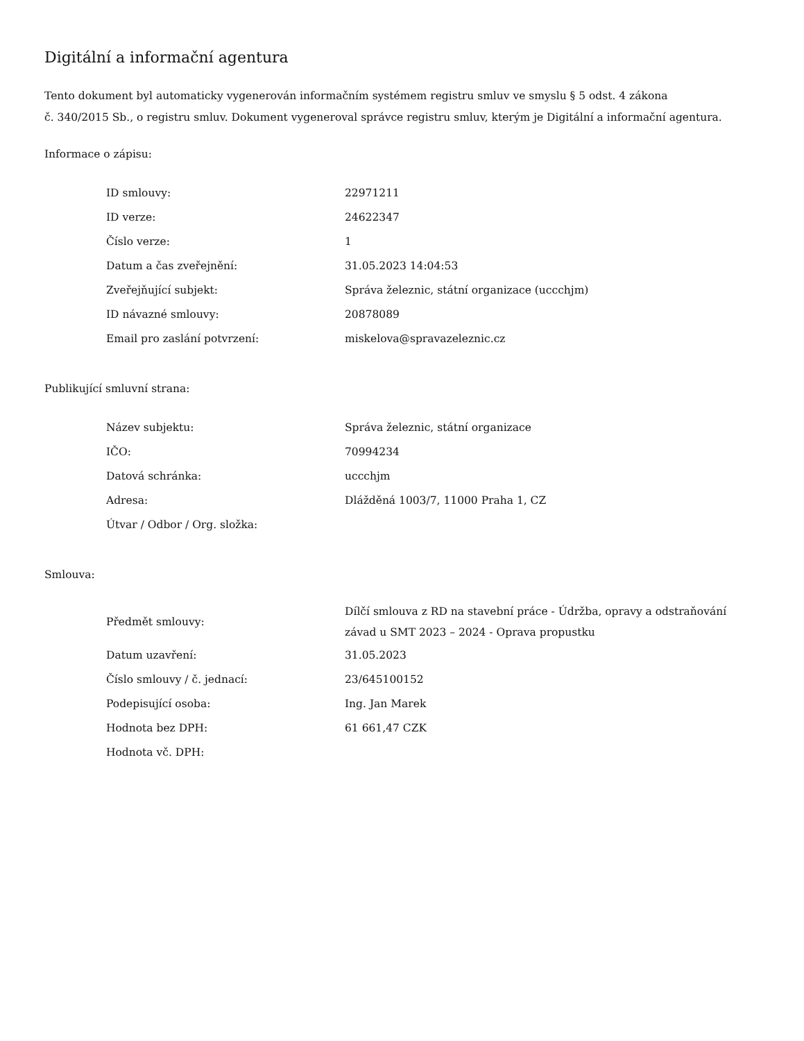Digitální a informační agentura
Tento dokument byl automaticky vygenerován informačním systémem registru smluv ve smyslu § 5 odst. 4 zákona
č. 340/2015 Sb., o registru smluv. Dokument vygeneroval správce registru smluv, kterým je Digitální a informační agentura.
Informace o zápisu:
| ID smlouvy: | 22971211 |
| ID verze: | 24622347 |
| Číslo verze: | 1 |
| Datum a čas zveřejnění: | 31.05.2023 14:04:53 |
| Zveřejňující subjekt: | Správa železnic, státní organizace (uccchjm) |
| ID návazné smlouvy: | 20878089 |
| Email pro zaslání potvrzení: | miskelova@spravazeleznic.cz |
Publikující smluvní strana:
| Název subjektu: | Správa železnic, státní organizace |
| IČO: | 70994234 |
| Datová schránka: | uccchjm |
| Adresa: | Dlážděná 1003/7, 11000 Praha 1, CZ |
| Útvar / Odbor / Org. složka: | |
Smlouva:
| Předmět smlouvy: | Dílčí smlouva z RD na stavební práce - Údržba, opravy a odstraňování závad u SMT 2023 – 2024 - Oprava propustku |
| Datum uzavření: | 31.05.2023 |
| Číslo smlouvy / č. jednací: | 23/645100152 |
| Podepisující osoba: | Ing. Jan Marek |
| Hodnota bez DPH: | 61 661,47 CZK |
| Hodnota vč. DPH: | |